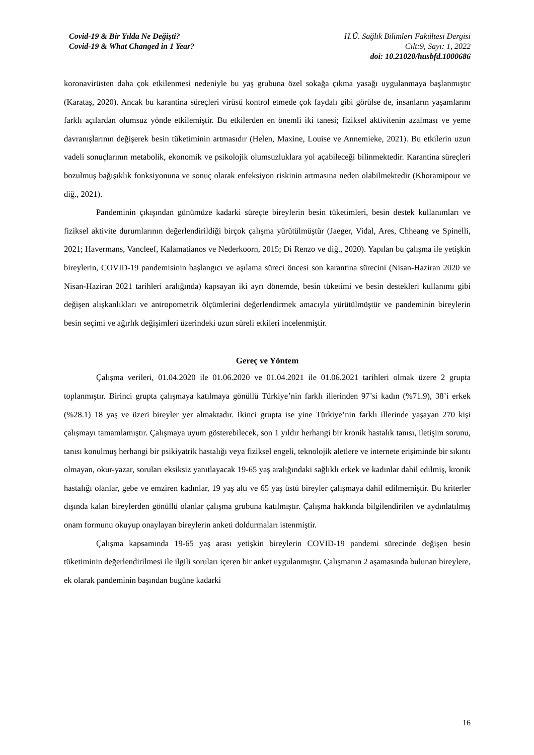Covid-19 & Bir Yılda Ne Değişti?
Covid-19 & What Changed in 1 Year?
H.Ü. Sağlık Bilimleri Fakültesi Dergisi
Cilt:9, Sayı: 1, 2022
doi: 10.21020/husbfd.1000686
koronavirüsten daha çok etkilenmesi nedeniyle bu yaş grubuna özel sokağa çıkma yasağı uygulanmaya başlanmıştır (Karataş, 2020). Ancak bu karantina süreçleri virüsü kontrol etmede çok faydalı gibi görülse de, insanların yaşamlarını farklı açılardan olumsuz yönde etkilemiştir. Bu etkilerden en önemli iki tanesi; fiziksel aktivitenin azalması ve yeme davranışlarının değişerek besin tüketiminin artmasıdır (Helen, Maxine, Louise ve Annemieke, 2021). Bu etkilerin uzun vadeli sonuçlarının metabolik, ekonomik ve psikolojik olumsuzluklara yol açabileceği bilinmektedir. Karantina süreçleri bozulmuş bağışıklık fonksiyonuna ve sonuç olarak enfeksiyon riskinin artmasına neden olabilmektedir (Khoramipour ve diğ., 2021).
Pandeminin çıkışından günümüze kadarki süreçte bireylerin besin tüketimleri, besin destek kullanımları ve fiziksel aktivite durumlarının değerlendirildiği birçok çalışma yürütülmüştür (Jaeger, Vidal, Ares, Chheang ve Spinelli, 2021; Havermans, Vancleef, Kalamatianos ve Nederkoorn, 2015; Di Renzo ve diğ., 2020). Yapılan bu çalışma ile yetişkin bireylerin, COVID-19 pandemisinin başlangıcı ve aşılama süreci öncesi son karantina sürecini (Nisan-Haziran 2020 ve Nisan-Haziran 2021 tarihleri aralığında) kapsayan iki ayrı dönemde, besin tüketimi ve besin destekleri kullanımı gibi değişen alışkanlıkları ve antropometrik ölçümlerini değerlendirmek amacıyla yürütülmüştür ve pandeminin bireylerin besin seçimi ve ağırlık değişimleri üzerindeki uzun süreli etkileri incelenmiştir.
Gereç ve Yöntem
Çalışma verileri, 01.04.2020 ile 01.06.2020 ve 01.04.2021 ile 01.06.2021 tarihleri olmak üzere 2 grupta toplanmıştır. Birinci grupta çalışmaya katılmaya gönüllü Türkiye’nin farklı illerinden 97’si kadın (%71.9), 38’i erkek (%28.1) 18 yaş ve üzeri bireyler yer almaktadır. İkinci grupta ise yine Türkiye’nin farklı illerinde yaşayan 270 kişi çalışmayı tamamlamıştır. Çalışmaya uyum gösterebilecek, son 1 yıldır herhangi bir kronik hastalık tanısı, iletişim sorunu, tanısı konulmuş herhangi bir psikiyatrik hastalığı veya fiziksel engeli, teknolojik aletlere ve internete erişiminde bir sıkıntı olmayan, okur-yazar, soruları eksiksiz yanıtlayacak 19-65 yaş aralığındaki sağlıklı erkek ve kadınlar dahil edilmiş, kronik hastalığı olanlar, gebe ve emziren kadınlar, 19 yaş altı ve 65 yaş üstü bireyler çalışmaya dahil edilmemiştir. Bu kriterler dışında kalan bireylerden gönüllü olanlar çalışma grubuna katılmıştır. Çalışma hakkında bilgilendirilen ve aydınlatılmış onam formunu okuyup onaylayan bireylerin anketi doldurmaları istenmiştir.
Çalışma kapsamında 19-65 yaş arası yetişkin bireylerin COVID-19 pandemi sürecinde değişen besin tüketiminin değerlendirilmesi ile ilgili soruları içeren bir anket uygulanmıştır. Çalışmanın 2 aşamasında bulunan bireylere, ek olarak pandeminin başından bugüne kadarki
16